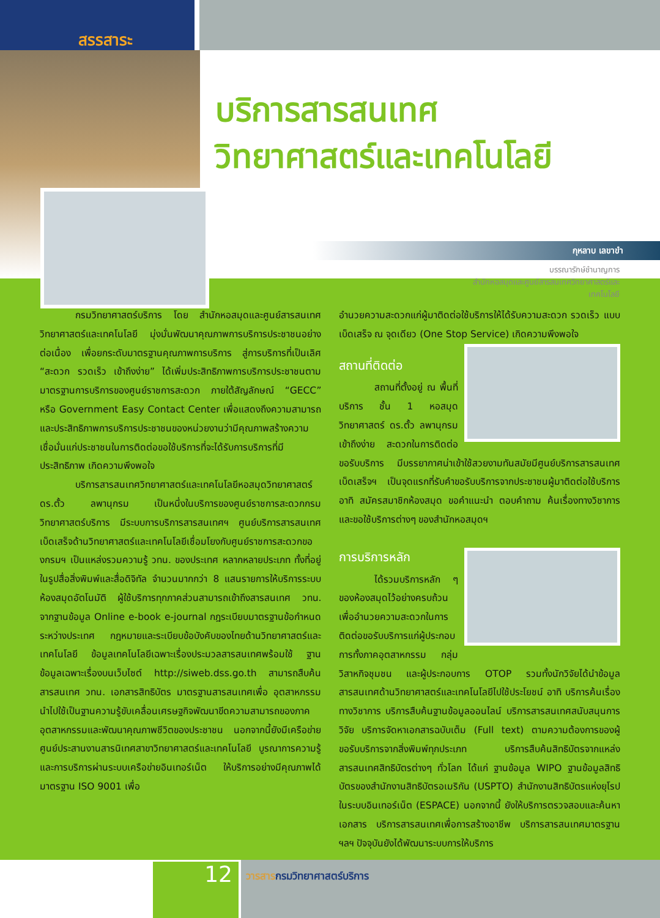สรรสาระ
บริการสารสนเทศ
วิทยาศาสตร์และเทคโนโลยี
กุหลาบ เลขาขำ
บรรณารักษ์ชำนาญการ
สำนักหอสมุดและศูนย์สารสนเทศวิทยาศาสตร์และ
เทคโนโลยี
กรมวิทยาศาสตร์บริการ โดย สำนักหอสมุดและศูนย์สารสนเทศวิทยาศาสตร์และเทคโนโลยี มุ่งมั่นพัฒนาคุณภาพการบริการประชาชนอย่างต่อเนื่อง เพื่อยกระดับมาตรฐานคุณภาพการบริการ สู่การบริการที่เป็นเลิศ “สะดวก รวดเร็ว เข้าถึงง่าย” ได้เพิ่มประสิทธิภาพการบริการประชาชนตามมาตรฐานการบริการของศูนย์ราชการสะดวก ภายใต้สัญลักษณ์ “GECC” หรือ Government Easy Contact Center เพื่อแสดงถึงความสามารถและประสิทธิภาพการบริการประชาชนของหน่วยงานว่ามีคุณภาพสร้างความเชื่อมั่นแก่ประชาชนในการติดต่อขอใช้บริการที่จะได้รับการบริการที่มีประสิทธิภาพ เกิดความพึงพอใจ
บริการสารสนเทศวิทยาศาสตร์และเทคโนโลยีหอสมุดวิทยาศาสตร์ ดร.ตั้ว ลพานุกรม เป็นหนึ่งในบริการของศูนย์ราชการสะดวกกรมวิทยาศาสตร์บริการ มีระบบการบริการสารสนเทศฯ ศูนย์บริการสารสนเทศเบ็ดเสร็จด้านวิทยาศาสตร์และเทคโนโลยีเชื่อมโยงกับศูนย์ราชการสะดวกของกรมฯ เป็นแหล่งรวมความรู้ วทน. ของประเทศ หลากหลายประเภท ทั้งที่อยู่ในรูปสื่อสิ่งพิมพ์และสื่อดิจิทัล จำนวนมากกว่า 8 แสนรายการให้บริการระบบห้องสมุดอัตโนมัติ ผู้ใช้บริการทุกภาคส่วนสามารถเข้าถึงสารสนเทศ วทน. จากฐานข้อมูล Online e-book e-journal กฎระเบียบมาตรฐานข้อกำหนดระหว่างประเทศ กฎหมายและระเบียบข้อบังคับของไทยด้านวิทยาศาสตร์และเทคโนโลยี ข้อมูลเทคโนโลยีเฉพาะเรื่องประมวลสารสนเทศพร้อมใช้ ฐานข้อมูลเฉพาะเรื่องบนเว็บไซต์ http://siweb.dss.go.th สามารถสืบค้นสารสนเทศ วทน. เอกสารสิทธิบัตร มาตรฐานสารสนเทศเพื่อ อุตสาหกรรม นำไปใช้เป็นฐานความรู้ขับเคลื่อนเศรษฐกิจพัฒนาขีดความสามารถของภาคอุตสาหกรรมและพัฒนาคุณภาพชีวิตของประชาชน นอกจากนี้ยังมีเครือข่ายศูนย์ประสานงานสารนิเทศสาขาวิทยาศาสตร์และเทคโนโลยี บูรณาการความรู้และการบริการผ่านระบบเครือข่ายอินเทอร์เน็ต ให้บริการอย่างมีคุณภาพได้มาตรฐาน ISO 9001 เพื่อ
อำนวยความสะดวกแก่ผู้มาติดต่อใช้บริการให้ได้รับความสะดวก รวดเร็ว แบบเบ็ดเสร็จ ณ จุดเดียว (One Stop Service) เกิดความพึงพอใจ
สถานที่ติดต่อ
สถานที่ตั้งอยู่ ณ พื้นที่บริการ ชั้น 1 หอสมุดวิทยาศาสตร์ ดร.ตั้ว ลพานุกรม เข้าถึงง่าย สะดวกในการติดต่อขอรับบริการ มีบรรยากาศน่าเข้าใช้สวยงามทันสมัยมีศูนย์บริการสารสนเทศเบ็ดเสร็จฯ เป็นจุดแรกที่รับคำขอรับบริการจากประชาชนผู้มาติดต่อใช้บริการ อาทิ สมัครสมาชิกห้องสมุด ขอคำแนะนำ ตอบคำถาม ค้นเรื่องทางวิชาการ และขอใช้บริการต่างๆ ของสำนักหอสมุดฯ
การบริการหลัก
ได้รวมบริการหลัก ๆ ของห้องสมุดไว้อย่างครบถ้วน เพื่ออำนวยความสะดวกในการติดต่อขอรับบริการแก่ผู้ประกอบการทั้งภาคอุตสาหกรรม กลุ่มวิสาหกิจชุมชน และผู้ประกอบการ OTOP รวมทั้งนักวิจัยได้นำข้อมูลสารสนเทศด้านวิทยาศาสตร์และเทคโนโลยีไปใช้ประโยชน์ อาทิ บริการค้นเรื่องทางวิชาการ บริการสืบค้นฐานข้อมูลออนไลน์ บริการสารสนเทศสนับสนุนการวิจัย บริการจัดหาเอกสารฉบับเต็ม (Full text) ตามความต้องการของผู้ขอรับบริการจากสิ่งพิมพ์ทุกประเภท บริการสืบค้นสิทธิบัตรจากแหล่งสารสนเทศสิทธิบัตรต่างๆ ทั่วโลก ได้แก่ ฐานข้อมูล WIPO ฐานข้อมูลสิทธิบัตรของสำนักงานสิทธิบัตรอเมริกัน (USPTO) สำนักงานสิทธิบัตรแห่งยุโรปในระบบอินเทอร์เน็ต (ESPACE) นอกจากนี้ ยังให้บริการตรวจสอบและค้นหาเอกสาร บริการสารสนเทศเพื่อการสร้างอาชีพ บริการสารสนเทศมาตรฐาน ฯลฯ ปัจจุบันยังได้พัฒนาระบบการให้บริการ
12
วารสารกรมวิทยาศาสตร์บริการ